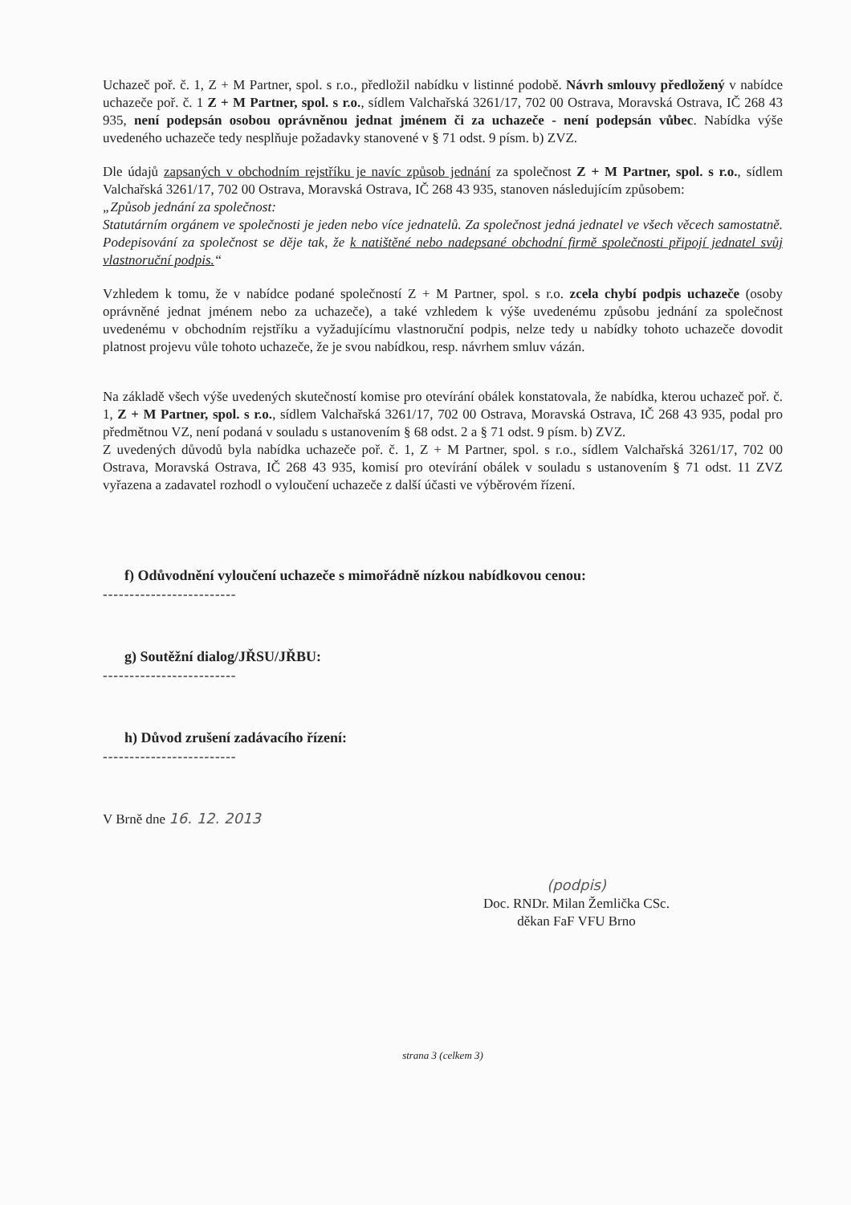Uchazeč poř. č. 1, Z + M Partner, spol. s r.o., předložil nabídku v listinné podobě. Návrh smlouvy předložený v nabídce uchazeče poř. č. 1 Z + M Partner, spol. s r.o., sídlem Valchařská 3261/17, 702 00 Ostrava, Moravská Ostrava, IČ 268 43 935, není podepsán osobou oprávněnou jednat jménem či za uchazeče - není podepsán vůbec. Nabídka výše uvedeného uchazeče tedy nesplňuje požadavky stanovené v § 71 odst. 9 písm. b) ZVZ.
Dle údajů zapsaných v obchodním rejstříku je navíc způsob jednání za společnost Z + M Partner, spol. s r.o., sídlem Valchařská 3261/17, 702 00 Ostrava, Moravská Ostrava, IČ 268 43 935, stanoven následujícím způsobem:
„Způsob jednání za společnost:
Statutárním orgánem ve společnosti je jeden nebo více jednatelů. Za společnost jedná jednatel ve všech věcech samostatně. Podepisování za společnost se děje tak, že k natištěné nebo nadepsané obchodní firmě společnosti připojí jednatel svůj vlastnoruční podpis.“
Vzhledem k tomu, že v nabídce podané společností Z + M Partner, spol. s r.o. zcela chybí podpis uchazeče (osoby oprávněné jednat jménem nebo za uchazeče), a také vzhledem k výše uvedenému způsobu jednání za společnost uvedenému v obchodním rejstříku a vyžadujícímu vlastnoruční podpis, nelze tedy u nabídky tohoto uchazeče dovodit platnost projevu vůle tohoto uchazeče, že je svou nabídkou, resp. návrhem smluv vázán.
Na základě všech výše uvedených skutečností komise pro otevírání obálek konstatovala, že nabídka, kterou uchazeč poř. č. 1, Z + M Partner, spol. s r.o., sídlem Valchařská 3261/17, 702 00 Ostrava, Moravská Ostrava, IČ 268 43 935, podal pro předmětnou VZ, není podaná v souladu s ustanovením § 68 odst. 2 a § 71 odst. 9 písm. b) ZVZ.
Z uvedených důvodů byla nabídka uchazeče poř. č. 1, Z + M Partner, spol. s r.o., sídlem Valchařská 3261/17, 702 00 Ostrava, Moravská Ostrava, IČ 268 43 935, komisí pro otevírání obálek v souladu s ustanovením § 71 odst. 11 ZVZ vyřazena a zadavatel rozhodl o vyloučení uchazeče z další účasti ve výběrovém řízení.
f) Odůvodnění vyloučení uchazeče s mimořádně nízkou nabídkovou cenou:
-------------------------
g) Soutěžní dialog/JŘSU/JŘBU:
-------------------------
h) Důvod zrušení zadávacího řízení:
-------------------------
V Brně dne 16. 12. 2013
(podpis)
Doc. RNDr. Milan Žemlička CSc.
děkan FaF VFU Brno
strana 3 (celkem 3)